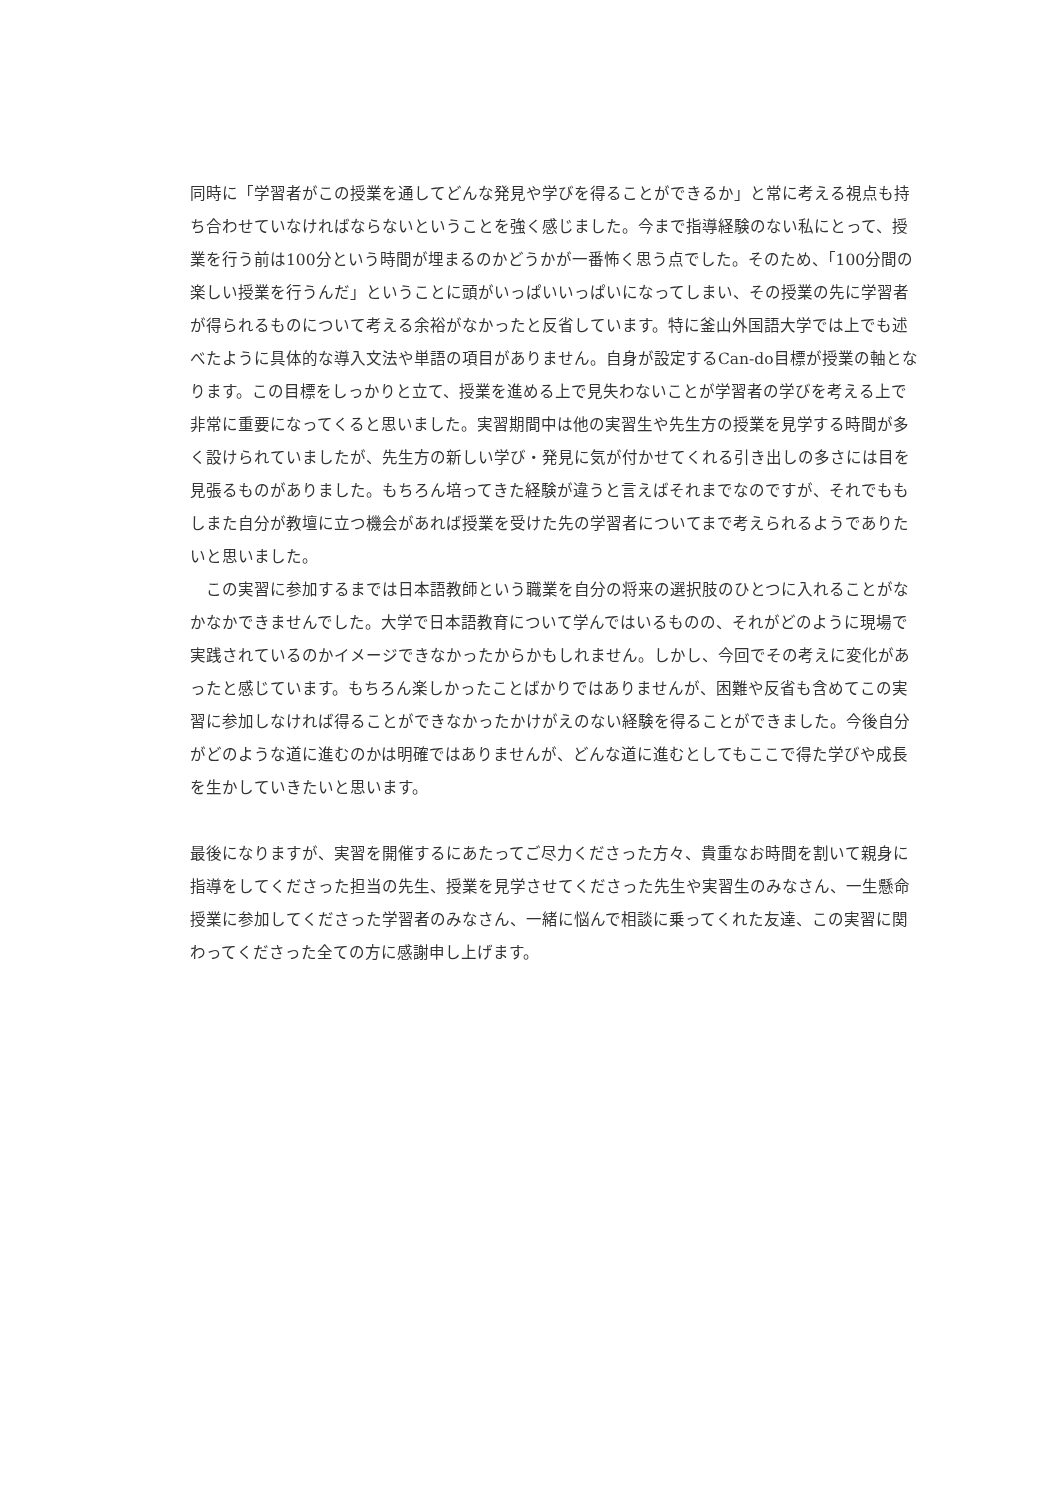同時に「学習者がこの授業を通してどんな発見や学びを得ることができるか」と常に考える視点も持ち合わせていなければならないということを強く感じました。今まで指導経験のない私にとって、授業を行う前は100分という時間が埋まるのかどうかが一番怖く思う点でした。そのため、「100分間の楽しい授業を行うんだ」ということに頭がいっぱいいっぱいになってしまい、その授業の先に学習者が得られるものについて考える余裕がなかったと反省しています。特に釜山外国語大学では上でも述べたように具体的な導入文法や単語の項目がありません。自身が設定するCan-do目標が授業の軸となります。この目標をしっかりと立て、授業を進める上で見失わないことが学習者の学びを考える上で非常に重要になってくると思いました。実習期間中は他の実習生や先生方の授業を見学する時間が多く設けられていましたが、先生方の新しい学び・発見に気が付かせてくれる引き出しの多さには目を見張るものがありました。もちろん培ってきた経験が違うと言えばそれまでなのですが、それでももしまた自分が教壇に立つ機会があれば授業を受けた先の学習者についてまで考えられるようでありたいと思いました。
　この実習に参加するまでは日本語教師という職業を自分の将来の選択肢のひとつに入れることがなかなかできませんでした。大学で日本語教育について学んではいるものの、それがどのように現場で実践されているのかイメージできなかったからかもしれません。しかし、今回でその考えに変化があったと感じています。もちろん楽しかったことばかりではありませんが、困難や反省も含めてこの実習に参加しなければ得ることができなかったかけがえのない経験を得ることができました。今後自分がどのような道に進むのかは明確ではありませんが、どんな道に進むとしてもここで得た学びや成長を生かしていきたいと思います。
最後になりますが、実習を開催するにあたってご尽力くださった方々、貴重なお時間を割いて親身に指導をしてくださった担当の先生、授業を見学させてくださった先生や実習生のみなさん、一生懸命授業に参加してくださった学習者のみなさん、一緒に悩んで相談に乗ってくれた友達、この実習に関わってくださった全ての方に感謝申し上げます。